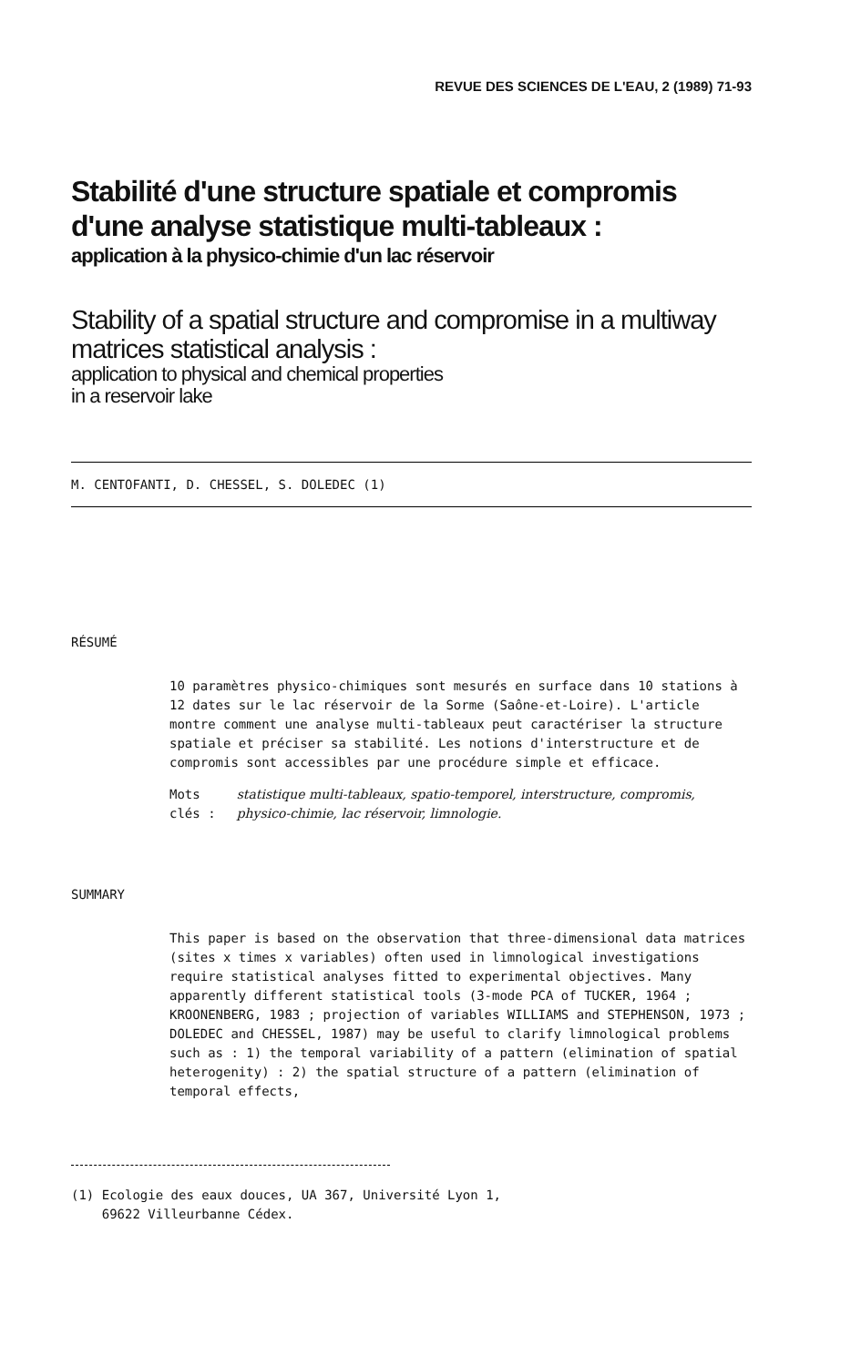REVUE DES SCIENCES DE L'EAU, 2 (1989) 71-93
Stabilité d'une structure spatiale et compromis d'une analyse statistique multi-tableaux :
application à la physico-chimie d'un lac réservoir
Stability of a spatial structure and compromise in a multiway matrices statistical analysis :
application to physical and chemical properties
in a reservoir lake
M. CENTOFANTI, D. CHESSEL, S. DOLEDEC (1)
RÉSUMÉ
10 paramètres physico-chimiques sont mesurés en surface dans 10 stations à 12 dates sur le lac réservoir de la Sorme (Saône-et-Loire). L'article montre comment une analyse multi-tableaux peut caractériser la structure spatiale et préciser sa stabilité. Les notions d'interstructure et de compromis sont accessibles par une procédure simple et efficace.
Mots clés : statistique multi-tableaux, spatio-temporel, interstructure, compromis, physico-chimie, lac réservoir, limnologie.
SUMMARY
This paper is based on the observation that three-dimensional data matrices (sites x times x variables) often used in limnological investigations require statistical analyses fitted to experimental objectives. Many apparently different statistical tools (3-mode PCA of TUCKER, 1964 ; KROONENBERG, 1983 ; projection of variables WILLIAMS and STEPHENSON, 1973 ; DOLEDEC and CHESSEL, 1987) may be useful to clarify limnological problems such as : 1) the temporal variability of a pattern (elimination of spatial heterogenity) : 2) the spatial structure of a pattern (elimination of temporal effects,
(1) Ecologie des eaux douces, UA 367, Université Lyon 1,
69622 Villeurbanne Cédex.